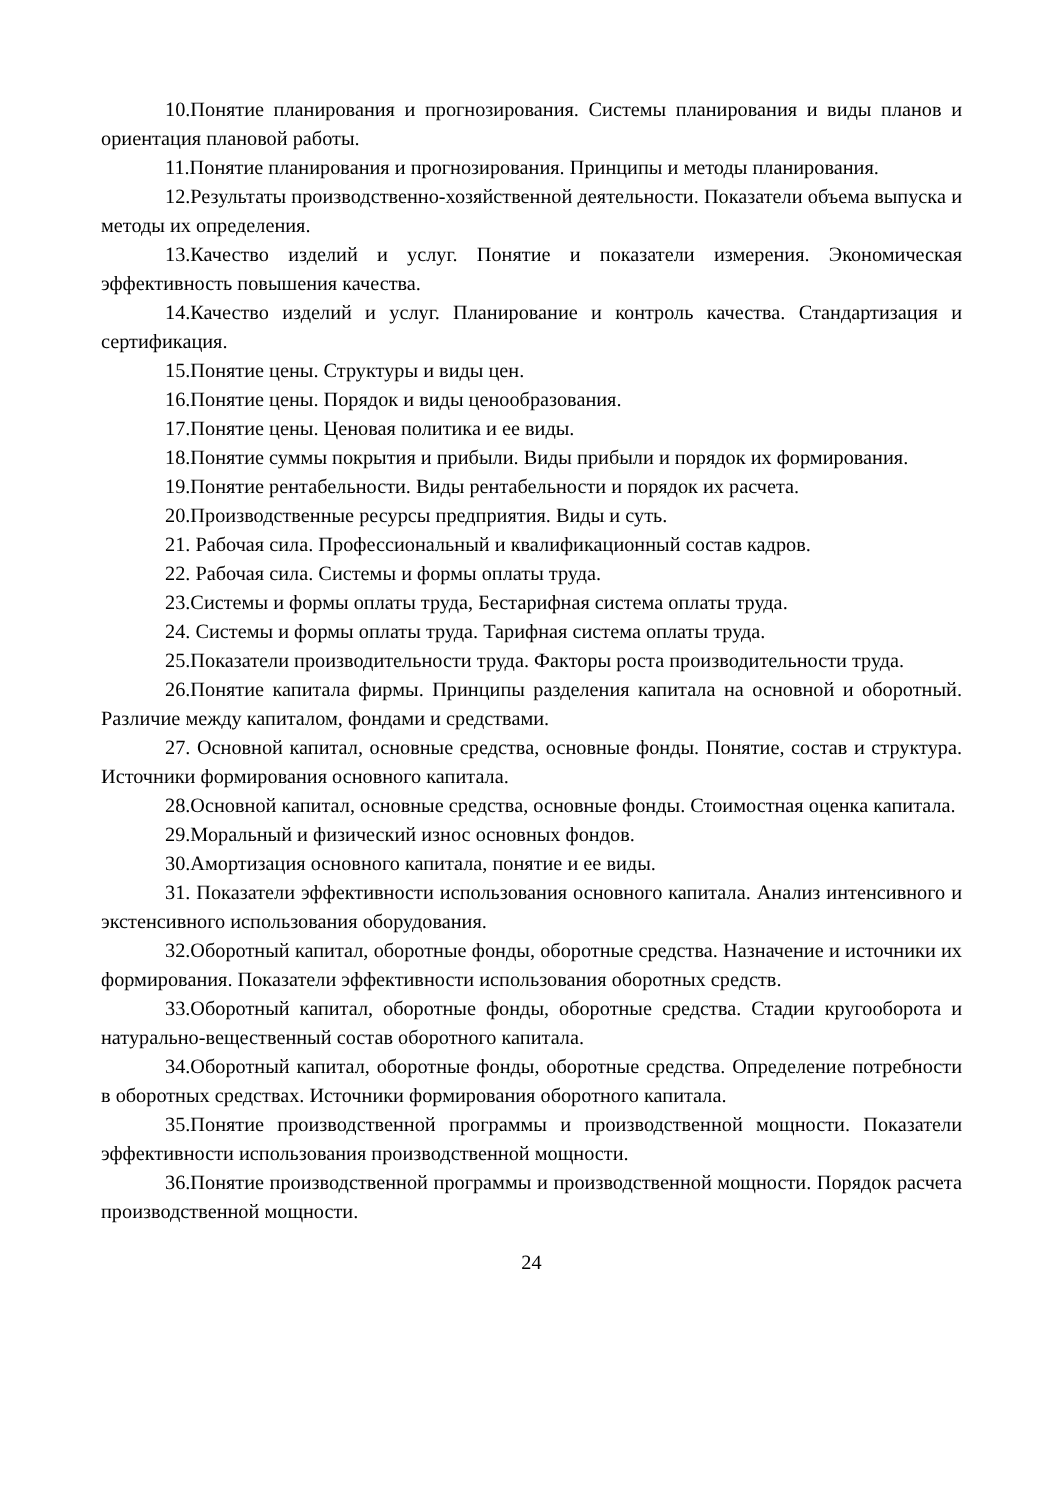10.Понятие планирования и прогнозирования. Системы планирования и виды планов и ориентация плановой работы.
11.Понятие планирования и прогнозирования. Принципы и методы планирования.
12.Результаты производственно-хозяйственной деятельности. Показатели объема выпуска и методы их определения.
13.Качество изделий и услуг. Понятие и показатели измерения. Экономическая эффективность повышения качества.
14.Качество изделий и услуг. Планирование и контроль качества. Стандартизация и сертификация.
15.Понятие цены. Структуры и виды цен.
16.Понятие цены. Порядок и виды ценообразования.
17.Понятие цены. Ценовая политика и ее виды.
18.Понятие суммы покрытия и прибыли. Виды прибыли и порядок их формирования.
19.Понятие рентабельности. Виды рентабельности и порядок их расчета.
20.Производственные ресурсы предприятия. Виды и суть.
21. Рабочая сила. Профессиональный и квалификационный состав кадров.
22. Рабочая сила. Системы и формы оплаты труда.
23.Системы и формы оплаты труда, Бестарифная система оплаты труда.
24. Системы и формы оплаты труда. Тарифная система оплаты труда.
25.Показатели производительности труда. Факторы роста производительности труда.
26.Понятие капитала фирмы. Принципы разделения капитала на основной и оборотный. Различие между капиталом, фондами и средствами.
27. Основной капитал, основные средства, основные фонды. Понятие, состав и структура. Источники формирования основного капитала.
28.Основной капитал, основные средства, основные фонды. Стоимостная оценка капитала.
29.Моральный и физический износ основных фондов.
30.Амортизация основного капитала, понятие и ее виды.
31. Показатели эффективности использования основного капитала. Анализ интенсивного и экстенсивного использования оборудования.
32.Оборотный капитал, оборотные фонды, оборотные средства. Назначение и источники их формирования. Показатели эффективности использования оборотных средств.
33.Оборотный капитал, оборотные фонды, оборотные средства. Стадии кругооборота и натурально-вещественный состав оборотного капитала.
34.Оборотный капитал, оборотные фонды, оборотные средства. Определение потребности в оборотных средствах. Источники формирования оборотного капитала.
35.Понятие производственной программы и производственной мощности. Показатели эффективности использования производственной мощности.
36.Понятие производственной программы и производственной мощности. Порядок расчета производственной мощности.
24